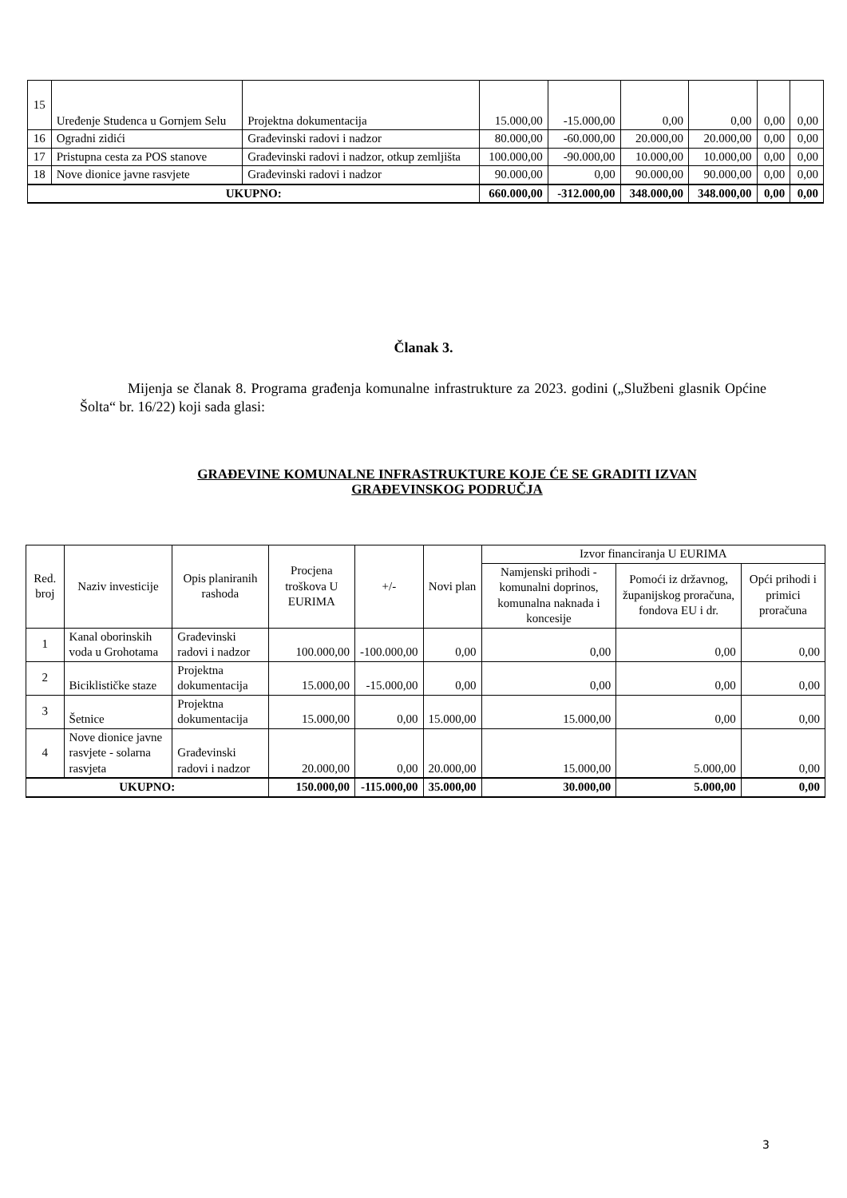| 15 | Uređenje Studenca u Gornjem Selu | Projektna dokumentacija | 15.000,00 | -15.000,00 | 0,00 | 0,00 | 0,00 | 0,00 |
| 16 | Ogradni zidići | Građevinski radovi i nadzor | 80.000,00 | -60.000,00 | 20.000,00 | 20.000,00 | 0,00 | 0,00 |
| 17 | Pristupna cesta za POS stanove | Građevinski radovi i nadzor, otkup zemljišta | 100.000,00 | -90.000,00 | 10.000,00 | 10.000,00 | 0,00 | 0,00 |
| 18 | Nove dionice javne rasvjete | Građevinski radovi i nadzor | 90.000,00 | 0,00 | 90.000,00 | 90.000,00 | 0,00 | 0,00 |
| UKUPNO: | | | 660.000,00 | -312.000,00 | 348.000,00 | 348.000,00 | 0,00 | 0,00 |
Članak 3.
Mijenja se članak 8. Programa građenja komunalne infrastrukture za 2023. godini („Službeni glasnik Općine Šolta“ br. 16/22) koji sada glasi:
GRAĐEVINE KOMUNALNE INFRASTRUKTURE KOJE ĆE SE GRADITI IZVAN GRAĐEVINSKOG PODRUČJA
| Red. broj | Naziv investicije | Opis planiranih rashoda | Procjena troškova U EURIMA | +/- | Novi plan | Izvor financiranja U EURIMA | | |
| --- | --- | --- | --- | --- | --- | --- | --- | --- |
| | | | | | | Namjenski prihodi - komunalni doprinos, komunalna naknada i koncesije | Pomoći iz državnog, županijskog proračuna, fondova EU i dr. | Opći prihodi i primici proračuna |
| 1 | Kanal oborinskih voda u Grohotama | Građevinski radovi i nadzor | 100.000,00 | -100.000,00 | 0,00 | 0,00 | 0,00 | 0,00 |
| 2 | Biciklističke staze | Projektna dokumentacija | 15.000,00 | -15.000,00 | 0,00 | 0,00 | 0,00 | 0,00 |
| 3 | Šetnice | Projektna dokumentacija | 15.000,00 | 0,00 | 15.000,00 | 15.000,00 | 0,00 | 0,00 |
| 4 | Nove dionice javne rasvjete - solarna rasvjeta | Građevinski radovi i nadzor | 20.000,00 | 0,00 | 20.000,00 | 15.000,00 | 5.000,00 | 0,00 |
| UKUPNO: | | | 150.000,00 | -115.000,00 | 35.000,00 | 30.000,00 | 5.000,00 | 0,00 |
3